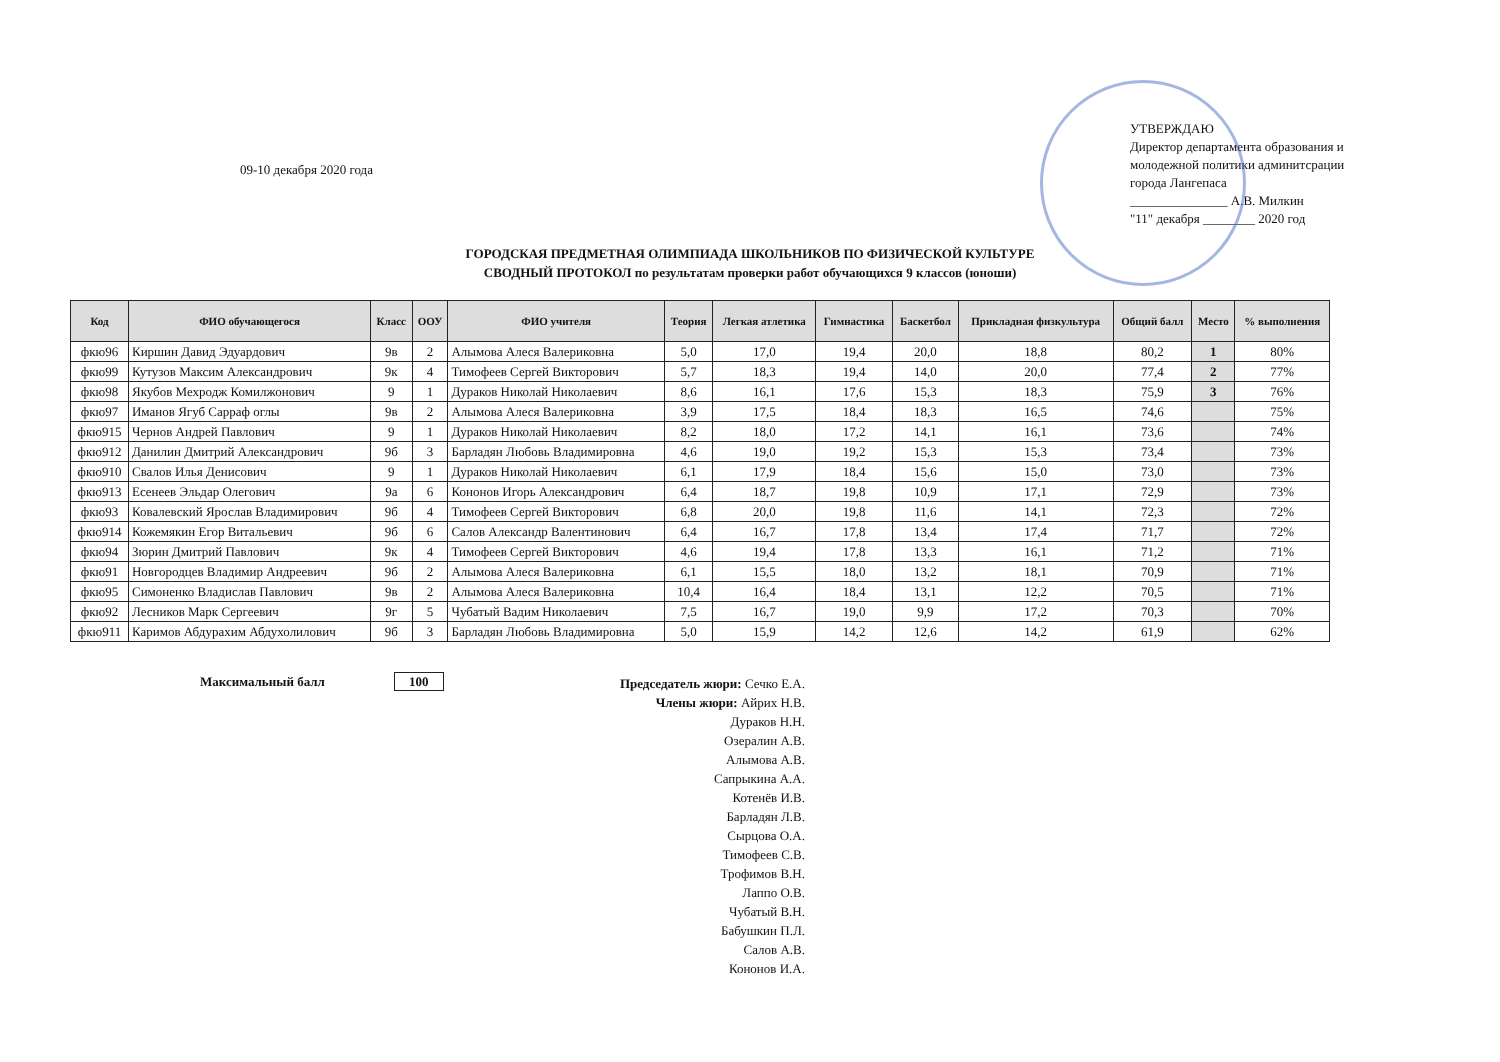09-10 декабря 2020 года
УТВЕРЖДАЮ
Директор департамента образования и молодежной политики админитсрации города Лангепаса
_______________ А.В. Милкин
"11" декабря ________ 2020 год
ГОРОДСКАЯ ПРЕДМЕТНАЯ ОЛИМПИАДА ШКОЛЬНИКОВ ПО ФИЗИЧЕСКОЙ КУЛЬТУРЕ
СВОДНЫЙ ПРОТОКОЛ по результатам проверки работ обучающихся 9 классов (юноши)
| Код | ФИО обучающегося | Класс | ООУ | ФИО учителя | Теория | Легкая атлетика | Гимнастика | Баскетбол | Прикладная физкультура | Общий балл | Место | % выполнения |
| --- | --- | --- | --- | --- | --- | --- | --- | --- | --- | --- | --- | --- |
| фкю96 | Киршин Давид Эдуардович | 9в | 2 | Алымова Алеся Валериковна | 5,0 | 17,0 | 19,4 | 20,0 | 18,8 | 80,2 | 1 | 80% |
| фкю99 | Кутузов Максим Александрович | 9к | 4 | Тимофеев Сергей Викторович | 5,7 | 18,3 | 19,4 | 14,0 | 20,0 | 77,4 | 2 | 77% |
| фкю98 | Якубов Мехродж Комилжонович | 9 | 1 | Дураков Николай Николаевич | 8,6 | 16,1 | 17,6 | 15,3 | 18,3 | 75,9 | 3 | 76% |
| фкю97 | Иманов Ягуб Сарраф оглы | 9в | 2 | Алымова Алеся Валериковна | 3,9 | 17,5 | 18,4 | 18,3 | 16,5 | 74,6 | | 75% |
| фкю915 | Чернов Андрей Павлович | 9 | 1 | Дураков Николай Николаевич | 8,2 | 18,0 | 17,2 | 14,1 | 16,1 | 73,6 | | 74% |
| фкю912 | Данилин Дмитрий Александрович | 9б | 3 | Барладян Любовь Владимировна | 4,6 | 19,0 | 19,2 | 15,3 | 15,3 | 73,4 | | 73% |
| фкю910 | Свалов Илья Денисович | 9 | 1 | Дураков Николай Николаевич | 6,1 | 17,9 | 18,4 | 15,6 | 15,0 | 73,0 | | 73% |
| фкю913 | Есенеев Эльдар Олегович | 9а | 6 | Кононов Игорь Александрович | 6,4 | 18,7 | 19,8 | 10,9 | 17,1 | 72,9 | | 73% |
| фкю93 | Ковалевский Ярослав Владимирович | 9б | 4 | Тимофеев Сергей Викторович | 6,8 | 20,0 | 19,8 | 11,6 | 14,1 | 72,3 | | 72% |
| фкю914 | Кожемякин Егор Витальевич | 9б | 6 | Салов Александр Валентинович | 6,4 | 16,7 | 17,8 | 13,4 | 17,4 | 71,7 | | 72% |
| фкю94 | Зюрин Дмитрий Павлович | 9к | 4 | Тимофеев Сергей Викторович | 4,6 | 19,4 | 17,8 | 13,3 | 16,1 | 71,2 | | 71% |
| фкю91 | Новгородцев Владимир Андреевич | 9б | 2 | Алымова Алеся Валериковна | 6,1 | 15,5 | 18,0 | 13,2 | 18,1 | 70,9 | | 71% |
| фкю95 | Симоненко Владислав Павлович | 9в | 2 | Алымова Алеся Валериковна | 10,4 | 16,4 | 18,4 | 13,1 | 12,2 | 70,5 | | 71% |
| фкю92 | Лесников Марк Сергеевич | 9г | 5 | Чубатый Вадим Николаевич | 7,5 | 16,7 | 19,0 | 9,9 | 17,2 | 70,3 | | 70% |
| фкю911 | Каримов Абдурахим Абдухолилович | 9б | 3 | Барладян Любовь Владимировна | 5,0 | 15,9 | 14,2 | 12,6 | 14,2 | 61,9 | | 62% |
Максимальный балл 100
Председатель жюри: Сечко Е.А.
Члены жюри: Айрих Н.В.
Дураков Н.Н.
Озералин А.В.
Алымова А.В.
Сапрыкина А.А.
Котенёв И.В.
Барладян Л.В.
Сырцова О.А.
Тимофеев С.В.
Трофимов В.Н.
Лаппо О.В.
Чубатый В.Н.
Бабушкин П.Л.
Салов А.В.
Кононов И.А.